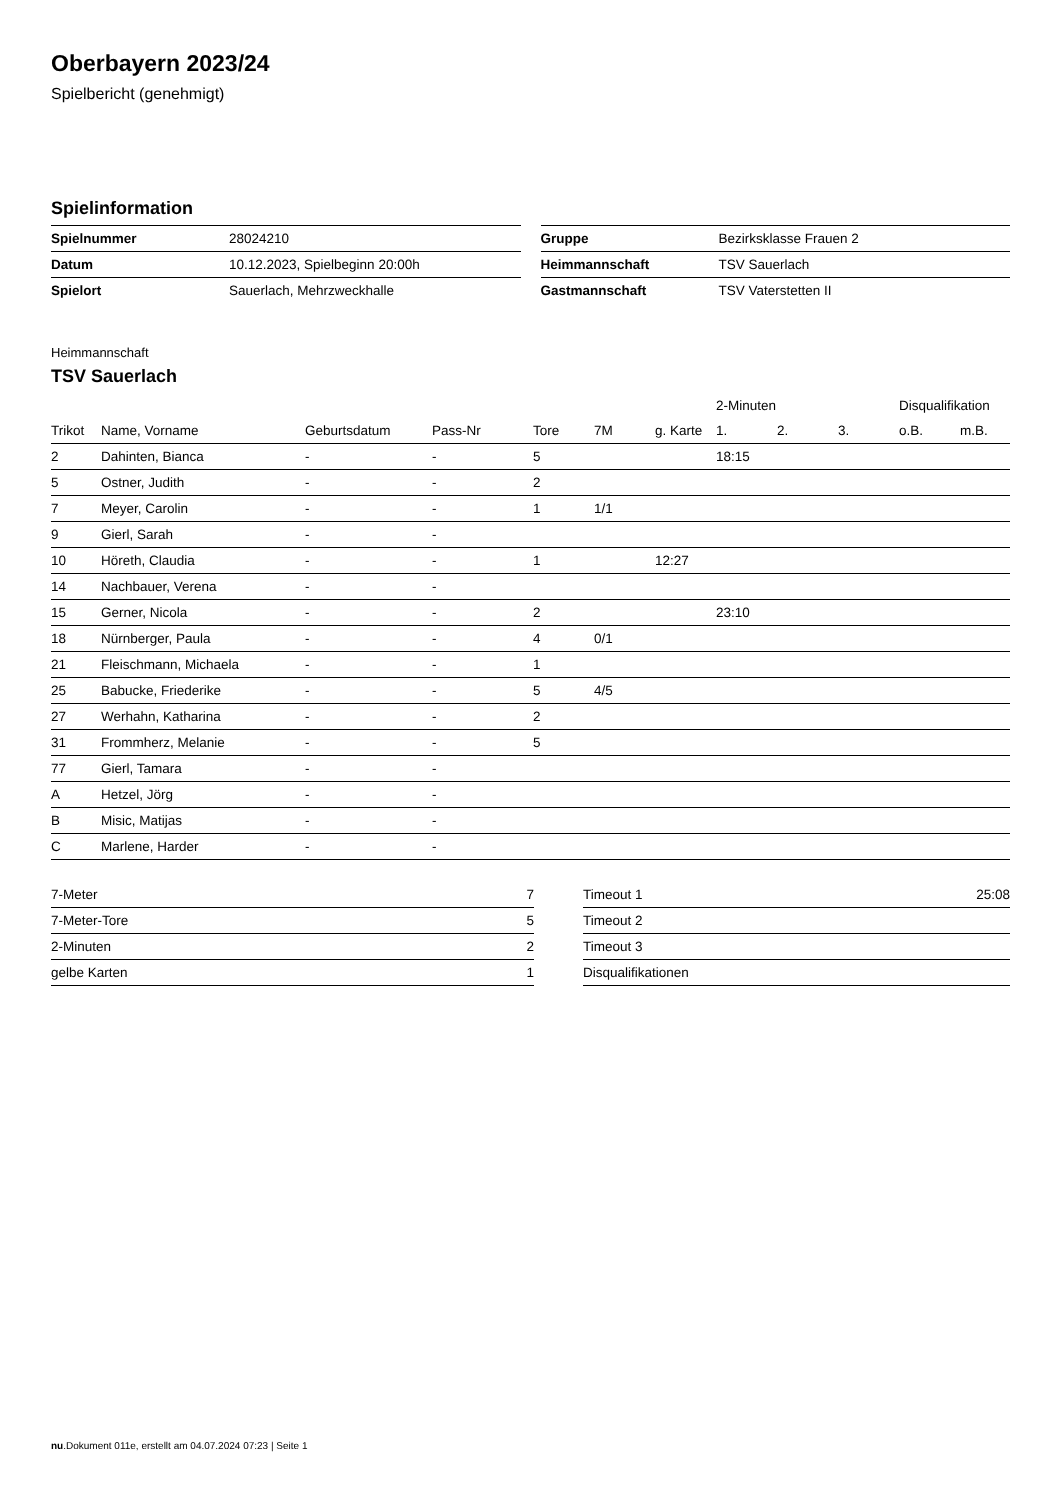Oberbayern 2023/24
Spielbericht (genehmigt)
Spielinformation
| Spielnummer | 28024210 |
| Datum | 10.12.2023, Spielbeginn 20:00h |
| Spielort | Sauerlach, Mehrzweckhalle |
| Gruppe | Bezirksklasse Frauen 2 |
| Heimmannschaft | TSV Sauerlach |
| Gastmannschaft | TSV Vaterstetten II |
Heimmannschaft
TSV Sauerlach
| | | | | | | | 2-Minuten | | | Disqualifikation | |
| --- | --- | --- | --- | --- | --- | --- | --- | --- | --- | --- | --- |
| Trikot | Name, Vorname | Geburtsdatum | Pass-Nr | Tore | 7M | g. Karte | 1. | 2. | 3. | o.B. | m.B. |
| 2 | Dahinten, Bianca | - | - | 5 | | | 18:15 | | | | |
| 5 | Ostner, Judith | - | - | 2 | | | | | | | |
| 7 | Meyer, Carolin | - | - | 1 | 1/1 | | | | | | |
| 9 | Gierl, Sarah | - | - | | | | | | | | |
| 10 | Höreth, Claudia | - | - | 1 | | 12:27 | | | | | |
| 14 | Nachbauer, Verena | - | - | | | | | | | | |
| 15 | Gerner, Nicola | - | - | 2 | | | 23:10 | | | | |
| 18 | Nürnberger, Paula | - | - | 4 | 0/1 | | | | | | |
| 21 | Fleischmann, Michaela | - | - | 1 | | | | | | | |
| 25 | Babucke, Friederike | - | - | 5 | 4/5 | | | | | | |
| 27 | Werhahn, Katharina | - | - | 2 | | | | | | | |
| 31 | Frommherz, Melanie | - | - | 5 | | | | | | | |
| 77 | Gierl, Tamara | - | - | | | | | | | | |
| A | Hetzel, Jörg | - | - | | | | | | | | |
| B | Misic, Matijas | - | - | | | | | | | | |
| C | Marlene, Harder | - | - | | | | | | | | |
| 7-Meter | 7 |
| 7-Meter-Tore | 5 |
| 2-Minuten | 2 |
| gelbe Karten | 1 |
| Timeout 1 | 25:08 |
| Timeout 2 | |
| Timeout 3 | |
| Disqualifikationen | |
nu.Dokument 011e, erstellt am 04.07.2024 07:23 | Seite 1